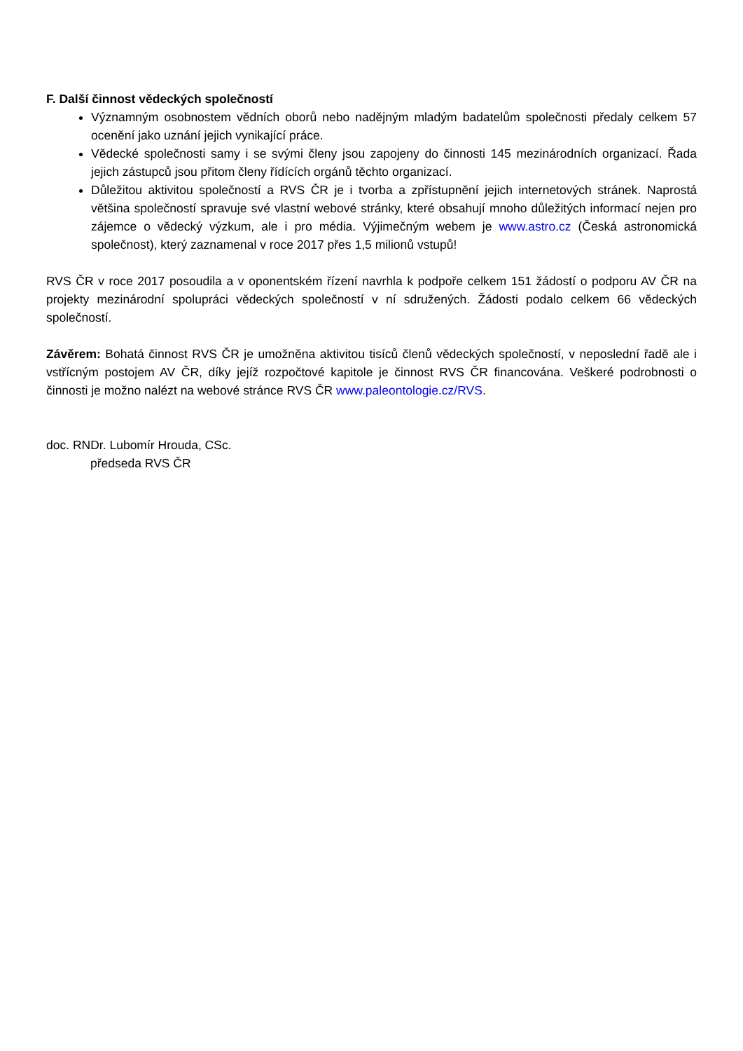F. Další činnost vědeckých společností
Významným osobnostem vědních oborů nebo nadějným mladým badatelům společnosti předaly celkem 57 ocenění jako uznání jejich vynikající práce.
Vědecké společnosti samy i se svými členy jsou zapojeny do činnosti 145 mezinárodních organizací. Řada jejich zástupců jsou přitom členy řídících orgánů těchto organizací.
Důležitou aktivitou společností a RVS ČR je i tvorba a zpřístupnění jejich internetových stránek. Naprostá většina společností spravuje své vlastní webové stránky, které obsahují mnoho důležitých informací nejen pro zájemce o vědecký výzkum, ale i pro média. Výjimečným webem je www.astro.cz (Česká astronomická společnost), který zaznamenal v roce 2017 přes 1,5 milionů vstupů!
RVS ČR v roce 2017 posoudila a v oponentském řízení navrhla k podpoře celkem 151 žádostí o podporu AV ČR na projekty mezinárodní spolupráci vědeckých společností v ní sdružených. Žádosti podalo celkem 66 vědeckých společností.
Závěrem: Bohatá činnost RVS ČR je umožněna aktivitou tisíců členů vědeckých společností, v neposlední řadě ale i vstřícným postojem AV ČR, díky jejíž rozpočtové kapitole je činnost RVS ČR financována. Veškeré podrobnosti o činnosti je možno nalézt na webové stránce RVS ČR www.paleontologie.cz/RVS.
doc. RNDr. Lubomír Hrouda, CSc.
předseda RVS ČR